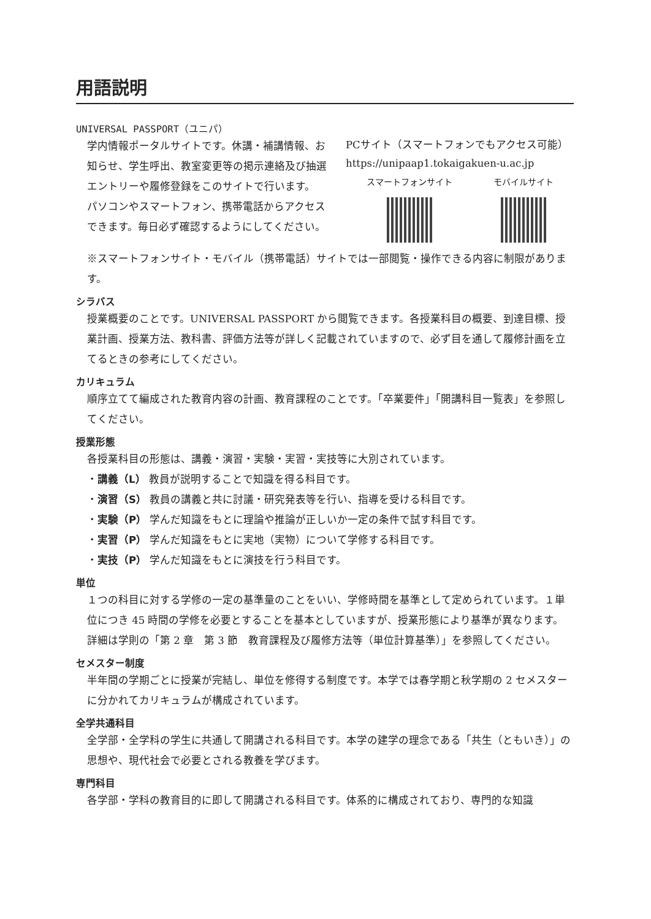用語説明
UNIVERSAL PASSPORT（ユニパ）
学内情報ポータルサイトです。休講・補講情報、お知らせ、学生呼出、教室変更等の掲示連絡及び抽選エントリーや履修登録をこのサイトで行います。
パソコンやスマートフォン、携帯電話からアクセスできます。毎日必ず確認するようにしてください。
PCサイト（スマートフォンでもアクセス可能）
https://unipaap1.tokaigakuen-u.ac.jp
スマートフォンサイト モバイルサイト
※スマートフォンサイト・モバイル（携帯電話）サイトでは一部閲覧・操作できる内容に制限があります。
シラバス
授業概要のことです。UNIVERSAL PASSPORT から閲覧できます。各授業科目の概要、到達目標、授業計画、授業方法、教科書、評価方法等が詳しく記載されていますので、必ず目を通して履修計画を立てるときの参考にしてください。
カリキュラム
順序立てて編成された教育内容の計画、教育課程のことです。「卒業要件」「開講科目一覧表」を参照してください。
授業形態
各授業科目の形態は、講義・演習・実験・実習・実技等に大別されています。
・講義（L） 教員が説明することで知識を得る科目です。
・演習（S） 教員の講義と共に討議・研究発表等を行い、指導を受ける科目です。
・実験（P） 学んだ知識をもとに理論や推論が正しいか一定の条件で試す科目です。
・実習（P） 学んだ知識をもとに実地（実物）について学修する科目です。
・実技（P） 学んだ知識をもとに演技を行う科目です。
単位
１つの科目に対する学修の一定の基準量のことをいい、学修時間を基準として定められています。１単位につき 45 時間の学修を必要とすることを基本としていますが、授業形態により基準が異なります。詳細は学則の「第 2 章　第 3 節　教育課程及び履修方法等（単位計算基準）」を参照してください。
セメスター制度
半年間の学期ごとに授業が完結し、単位を修得する制度です。本学では春学期と秋学期の 2 セメスターに分かれてカリキュラムが構成されています。
全学共通科目
全学部・全学科の学生に共通して開講される科目です。本学の建学の理念である「共生（ともいき）」の思想や、現代社会で必要とされる教養を学びます。
専門科目
各学部・学科の教育目的に即して開講される科目です。体系的に構成されており、専門的な知識